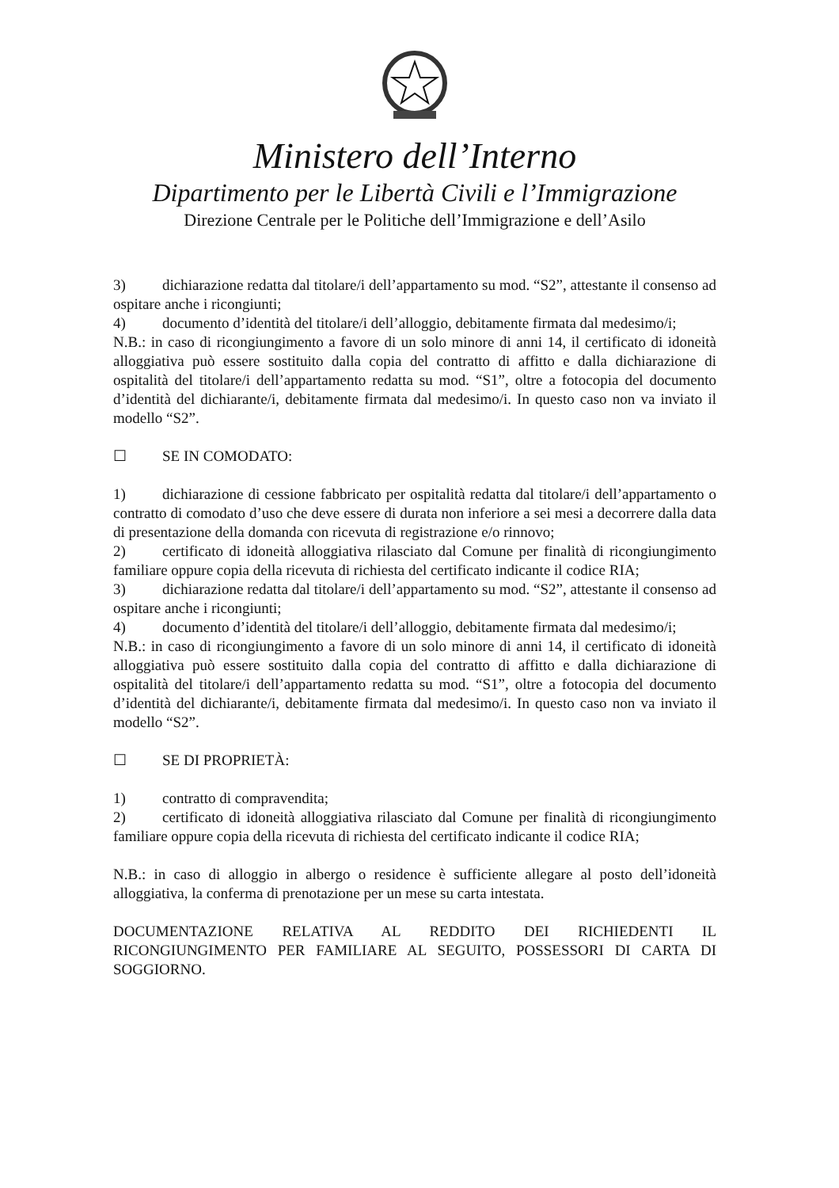Ministero dell’Interno
Dipartimento per le Libertà Civili e l’Immigrazione
Direzione Centrale per le Politiche dell’Immigrazione e dell’Asilo
3) dichiarazione redatta dal titolare/i dell’appartamento su mod. “S2”, attestante il consenso ad ospitare anche i ricongiunti;
4) documento d’identità del titolare/i dell’alloggio, debitamente firmata dal medesimo/i;
N.B.: in caso di ricongiungimento a favore di un solo minore di anni 14, il certificato di idoneità alloggiativa può essere sostituito dalla copia del contratto di affitto e dalla dichiarazione di ospitalità del titolare/i dell’appartamento redatta su mod. “S1”, oltre a fotocopia del documento d’identità del dichiarante/i, debitamente firmata dal medesimo/i. In questo caso non va inviato il modello “S2”.
☐ SE IN COMODATO:
1) dichiarazione di cessione fabbricato per ospitalità redatta dal titolare/i dell’appartamento o contratto di comodato d’uso che deve essere di durata non inferiore a sei mesi a decorrere dalla data di presentazione della domanda con ricevuta di registrazione e/o rinnovo;
2) certificato di idoneità alloggiativa rilasciato dal Comune per finalità di ricongiungimento familiare oppure copia della ricevuta di richiesta del certificato indicante il codice RIA;
3) dichiarazione redatta dal titolare/i dell’appartamento su mod. “S2”, attestante il consenso ad ospitare anche i ricongiunti;
4) documento d’identità del titolare/i dell’alloggio, debitamente firmata dal medesimo/i;
N.B.: in caso di ricongiungimento a favore di un solo minore di anni 14, il certificato di idoneità alloggiativa può essere sostituito dalla copia del contratto di affitto e dalla dichiarazione di ospitalità del titolare/i dell’appartamento redatta su mod. “S1”, oltre a fotocopia del documento d’identità del dichiarante/i, debitamente firmata dal medesimo/i. In questo caso non va inviato il modello “S2”.
☐ SE DI PROPRIETÀ:
1) contratto di compravendita;
2) certificato di idoneità alloggiativa rilasciato dal Comune per finalità di ricongiungimento familiare oppure copia della ricevuta di richiesta del certificato indicante il codice RIA;
N.B.: in caso di alloggio in albergo o residence è sufficiente allegare al posto dell’idoneità alloggiativa, la conferma di prenotazione per un mese su carta intestata.
DOCUMENTAZIONE RELATIVA AL REDDITO DEI RICHIEDENTI IL RICONGIUNGIMENTO PER FAMILIARE AL SEGUITO, POSSESSORI DI CARTA DI SOGGIORNO.